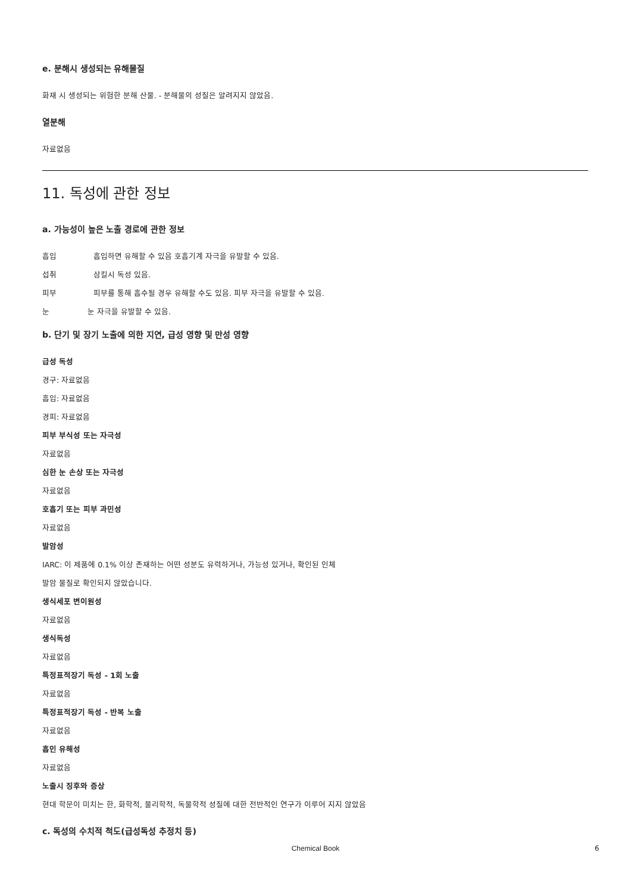e. 분해시 생성되는 유해물질
화재 시 생성되는 위험한 분해 산물. - 분해물의 성질은 알려지지 않았음.
열분해
자료없음
11. 독성에 관한 정보
a. 가능성이 높은 노출 경로에 관한 정보
흡입 흡입하면 유해할 수 있음 호흡기계 자극을 유발할 수 있음.
섭취 삼킬시 독성 있음.
피부 피부를 통해 흡수될 경우 유해할 수도 있음. 피부 자극을 유발할 수 있음.
눈 눈 자극을 유발할 수 있음.
b. 단기 및 장기 노출에 의한 지연, 급성 영향 및 만성 영향
급성 독성
경구: 자료없음
흡입: 자료없음
경피: 자료없음
피부 부식성 또는 자극성
자료없음
심한 눈 손상 또는 자극성
자료없음
호흡기 또는 피부 과민성
자료없음
발암성
IARC: 이 제품에 0.1% 이상 존재하는 어떤 성분도 유력하거나, 가능성 있거나, 확인된 인체
발암 물질로 확인되지 않았습니다.
생식세포 변이원성
자료없음
생식독성
자료없음
특정표적장기 독성 - 1회 노출
자료없음
특정표적장기 독성 - 반복 노출
자료없음
흡인 유해성
자료없음
노출시 징후와 증상
현대 학문이 미치는 한, 화학적, 물리학적, 독물학적 성질에 대한 전반적인 연구가 이루어 지지 않았음
c. 독성의 수치적 척도(급성독성 추정치 등)
Chemical Book 6